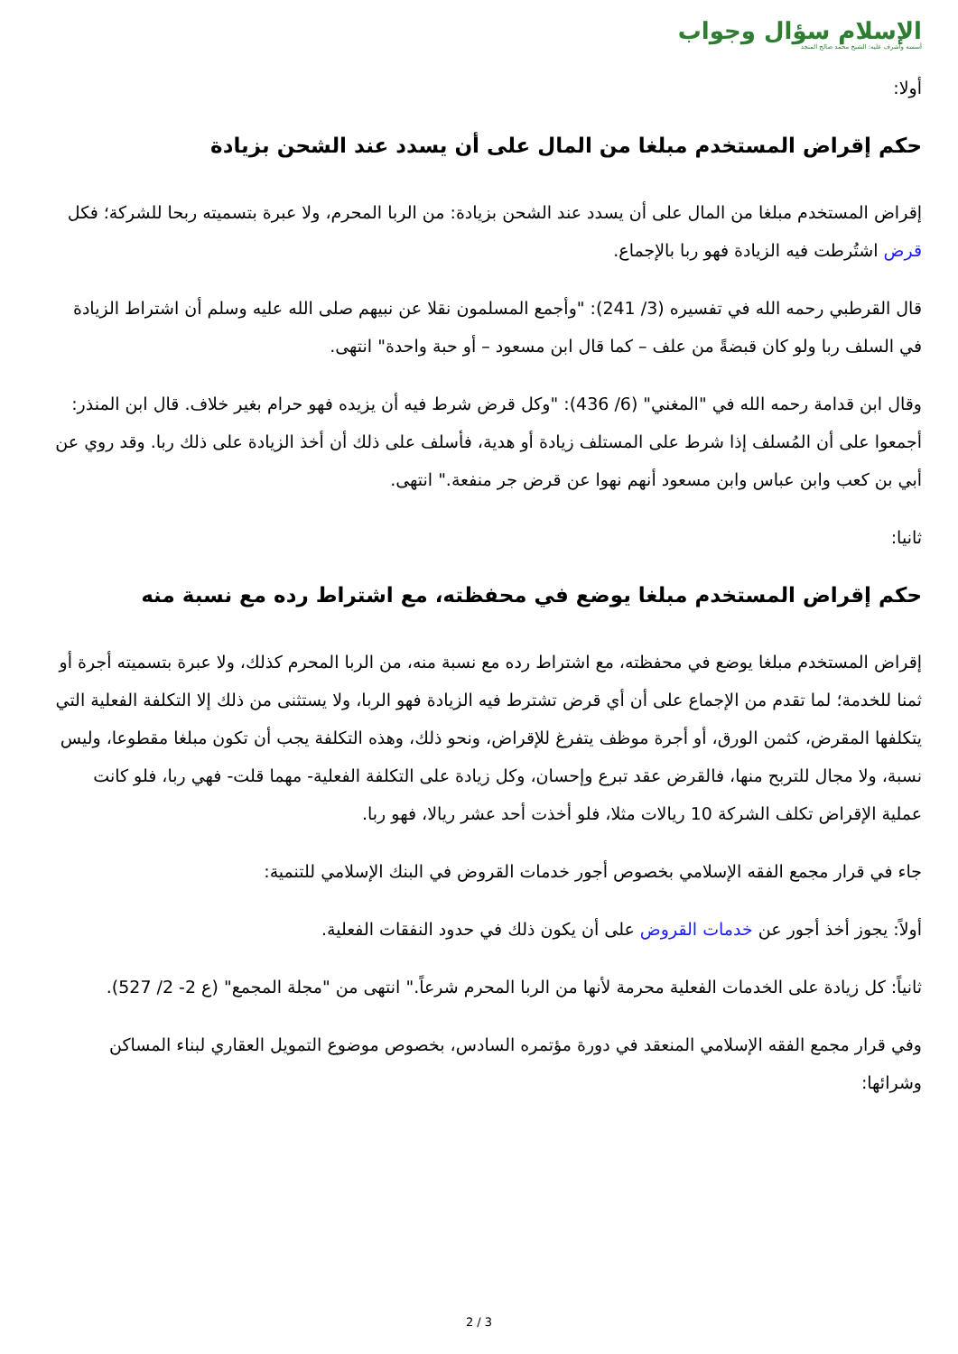الإسلام سؤال وجواب
أسسه وأشرف عليه: الشيخ محمد صالح المنجد
أولا:
حكم إقراض المستخدم مبلغا من المال على أن يسدد عند الشحن بزيادة
إقراض المستخدم مبلغا من المال على أن يسدد عند الشحن بزيادة: من الربا المحرم، ولا عبرة بتسميته ربحا للشركة؛ فكل قرض اشتُرطت فيه الزيادة فهو ربا بالإجماع.
قال القرطبي رحمه الله في تفسيره (3/ 241): "وأجمع المسلمون نقلا عن نبيهم صلى الله عليه وسلم أن اشتراط الزيادة في السلف ربا ولو كان قبضةً من علف – كما قال ابن مسعود – أو حبة واحدة" انتهى.
وقال ابن قدامة رحمه الله في "المغني" (6/ 436): "وكل قرض شرط فيه أن يزيده فهو حرام بغير خلاف. قال ابن المنذر: أجمعوا على أن المُسلف إذا شرط على المستلف زيادة أو هدية، فأسلف على ذلك أن أخذ الزيادة على ذلك ربا. وقد روي عن أبي بن كعب وابن عباس وابن مسعود أنهم نهوا عن قرض جر منفعة." انتهى.
ثانيا:
حكم إقراض المستخدم مبلغا يوضع في محفظته، مع اشتراط رده مع نسبة منه
إقراض المستخدم مبلغا يوضع في محفظته، مع اشتراط رده مع نسبة منه، من الربا المحرم كذلك، ولا عبرة بتسميته أجرة أو ثمنا للخدمة؛ لما تقدم من الإجماع على أن أي قرض تشترط فيه الزيادة فهو الربا، ولا يستثنى من ذلك إلا التكلفة الفعلية التي يتكلفها المقرض، كثمن الورق، أو أجرة موظف يتفرغ للإقراض، ونحو ذلك، وهذه التكلفة يجب أن تكون مبلغا مقطوعا، وليس نسبة، ولا مجال للتربح منها، فالقرض عقد تبرع وإحسان، وكل زيادة على التكلفة الفعلية- مهما قلت- فهي ربا، فلو كانت عملية الإقراض تكلف الشركة 10 ريالات مثلا، فلو أخذت أحد عشر ريالا، فهو ربا.
جاء في قرار مجمع الفقه الإسلامي بخصوص أجور خدمات القروض في البنك الإسلامي للتنمية:
أولاً: يجوز أخذ أجور عن خدمات القروض على أن يكون ذلك في حدود النفقات الفعلية.
ثانياً: كل زيادة على الخدمات الفعلية محرمة لأنها من الربا المحرم شرعاً." انتهى من "مجلة المجمع" (ع 2- 2/ 527).
وفي قرار مجمع الفقه الإسلامي المنعقد في دورة مؤتمره السادس، بخصوص موضوع التمويل العقاري لبناء المساكن وشرائها:
2 / 3